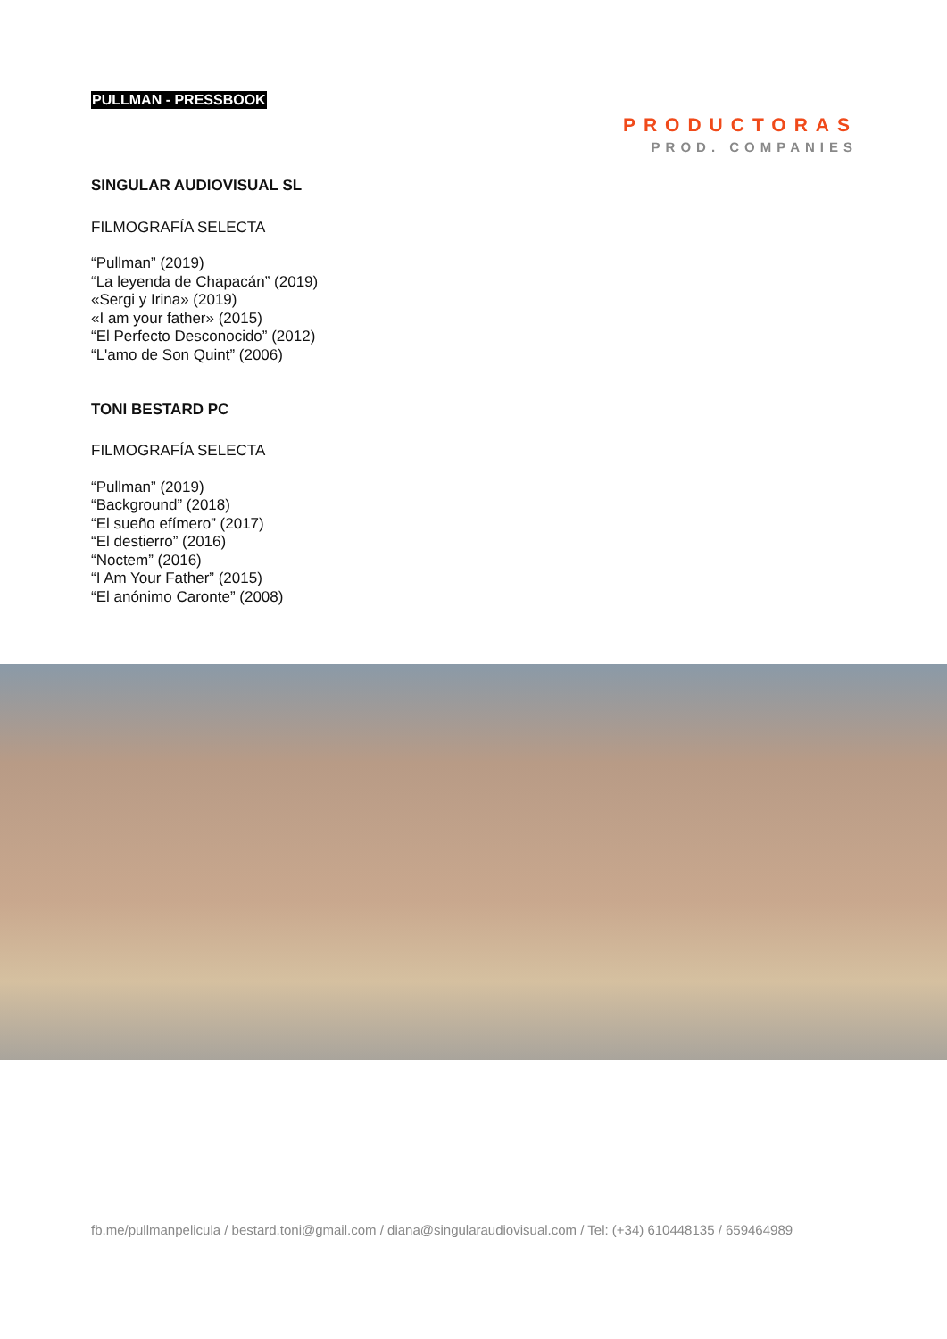PULLMAN - PRESSBOOK
PRODUCTORAS
PROD. COMPANIES
SINGULAR AUDIOVISUAL SL
FILMOGRAFÍA SELECTA
“Pullman” (2019)
“La leyenda de Chapacán” (2019)
«Sergi y Irina» (2019)
«I am your father» (2015)
“El Perfecto Desconocido” (2012)
“L'amo de Son Quint” (2006)
TONI BESTARD PC
FILMOGRAFÍA SELECTA
“Pullman” (2019)
“Background” (2018)
“El sueño efímero” (2017)
“El destierro” (2016)
“Noctem” (2016)
“I Am Your Father” (2015)
“El anónimo Caronte” (2008)
fb.me/pullmanpelicula / bestard.toni@gmail.com / diana@singularaudiovisual.com / Tel: (+34) 610448135 / 659464989